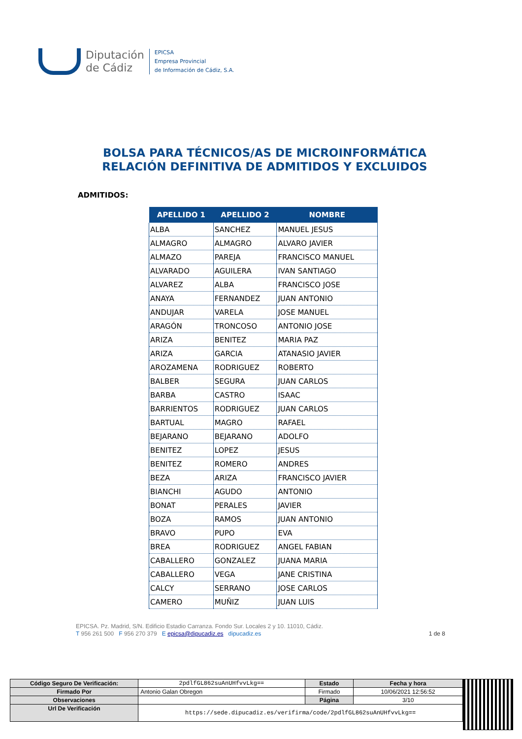Diputación
de Cádiz
EPICSA
Empresa Provincial
de Información de Cádiz, S.A.
BOLSA PARA TÉCNICOS/AS DE MICROINFORMÁTICA
RELACIÓN DEFINITIVA DE ADMITIDOS Y EXCLUIDOS
ADMITIDOS:
| APELLIDO 1 | APELLIDO 2 | NOMBRE |
| --- | --- | --- |
| ALBA | SANCHEZ | MANUEL JESUS |
| ALMAGRO | ALMAGRO | ALVARO JAVIER |
| ALMAZO | PAREJA | FRANCISCO MANUEL |
| ALVARADO | AGUILERA | IVAN SANTIAGO |
| ALVAREZ | ALBA | FRANCISCO JOSE |
| ANAYA | FERNANDEZ | JUAN ANTONIO |
| ANDUJAR | VARELA | JOSE MANUEL |
| ARAGÓN | TRONCOSO | ANTONIO JOSE |
| ARIZA | BENITEZ | MARIA PAZ |
| ARIZA | GARCIA | ATANASIO JAVIER |
| AROZAMENA | RODRIGUEZ | ROBERTO |
| BALBER | SEGURA | JUAN CARLOS |
| BARBA | CASTRO | ISAAC |
| BARRIENTOS | RODRIGUEZ | JUAN CARLOS |
| BARTUAL | MAGRO | RAFAEL |
| BEJARANO | BEJARANO | ADOLFO |
| BENITEZ | LOPEZ | JESUS |
| BENITEZ | ROMERO | ANDRES |
| BEZA | ARIZA | FRANCISCO JAVIER |
| BIANCHI | AGUDO | ANTONIO |
| BONAT | PERALES | JAVIER |
| BOZA | RAMOS | JUAN ANTONIO |
| BRAVO | PUPO | EVA |
| BREA | RODRIGUEZ | ANGEL FABIAN |
| CABALLERO | GONZALEZ | JUANA MARIA |
| CABALLERO | VEGA | JANE CRISTINA |
| CALCY | SERRANO | JOSE CARLOS |
| CAMERO | MUÑIZ | JUAN LUIS |
EPICSA. Pz. Madrid, S/N. Edificio Estadio Carranza. Fondo Sur. Locales 2 y 10. 11010, Cádiz.
T 956 261 500 F 956 270 379 E epicsa@dipucadiz.es dipucadiz.es 1 de 8
| Código Seguro De Verificación: | 2pdlfGL862suAnUHfvvLkg== | Estado | Fecha y hora |
| Firmado Por | Antonio Galan Obregon | Firmado | 10/06/2021 12:56:52 |
| Observaciones | | Página | 3/10 |
| Url De Verificación | https://sede.dipucadiz.es/verifirma/code/2pdlfGL862suAnUHfvvLkg== | | |